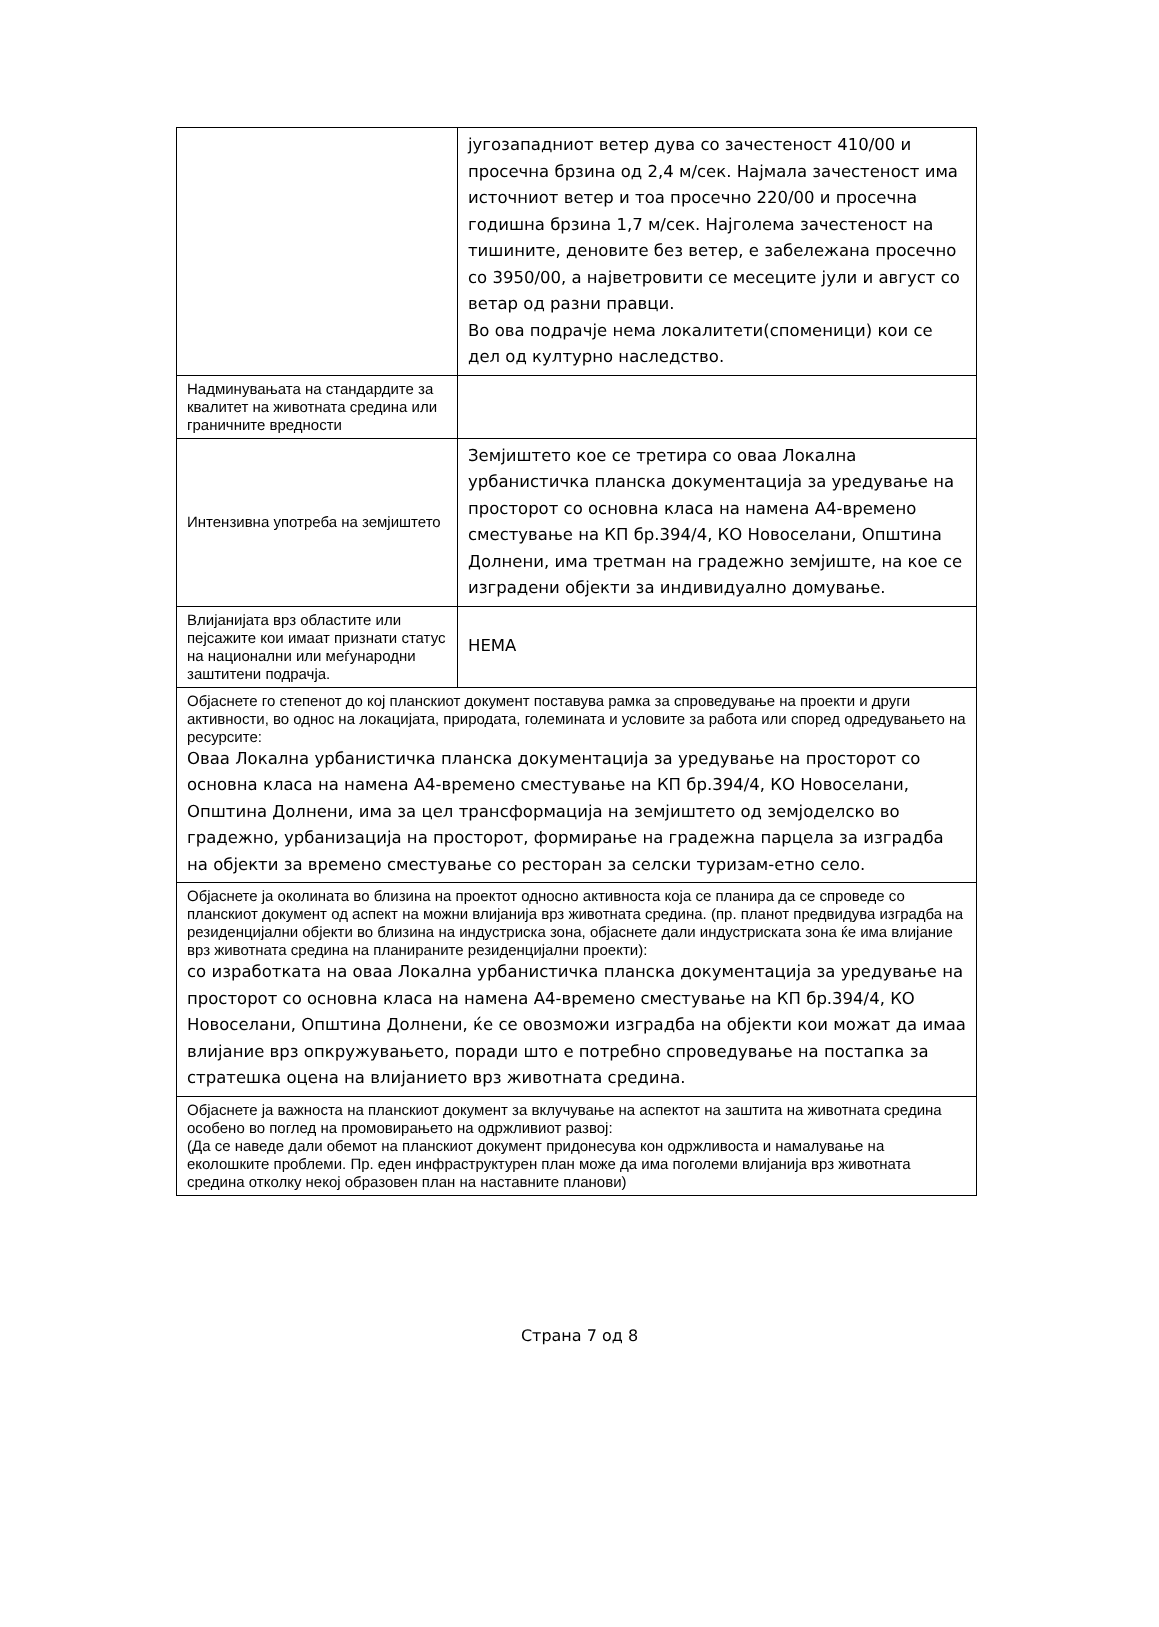| | југозападниот ветер дува со зачестеност 410/00 и просечна брзина од 2,4 м/сек. Најмала зачестеност има источниот ветер и тоа просечно 220/00 и просечна годишна брзина 1,7 м/сек. Најголема зачестеност на тишините, деновите без ветер, е забележана просечно со 3950/00, а најветровити се месеците јули и август со ветар од разни правци. Во ова подрачје нема локалитети(споменици) кои се дел од културно наследство. |
| Надминувањата на стандардите за квалитет на животната средина или граничните вредности | |
| Интензивна употреба на земјиштето | Земјиштето кое се третира со оваа Локална урбанистичка планска документација за уредување на просторот со основна класа на намена А4-времено сместување на КП бр.394/4, КО Новоселани, Општина Долнени, има третман на градежно земјиште, на кое се изградени објекти за индивидуално домување. |
| Влијанијата врз областите или пејсажите кои имаат признати статус на национални или меѓународни заштитени подрачја. | НЕМА |
| Објаснете го степенот до кој планскиот документ поставува рамка за спроведување на проекти и други активности, во однос на локацијата, природата, големината и условите за работа или според одредувањето на ресурсите: Оваа Локална урбанистичка планска документација за уредување на просторот со основна класа на намена А4-времено сместување на КП бр.394/4, КО Новоселани, Општина Долнени, има за цел трансформација на земјиштето од земјоделско во градежно, урбанизација на просторот, формирање на градежна парцела за изградба на објекти за времено сместување со ресторан за селски туризам-етно село. | |
| Објаснете ја околината во близина на проектот односно активноста која се планира да се спроведе со планскиот документ од аспект на можни влијанија врз животната средина. (пр. планот предвидува изградба на резиденцијални објекти во близина на индустриска зона, објаснете дали индустриската зона ќе има влијание врз животната средина на планираните резиденцијални проекти): со изработката на оваа Локална урбанистичка планска документација за уредување на просторот со основна класа на намена А4-времено сместување на КП бр.394/4, КО Новоселани, Општина Долнени, ќе се овозможи изградба на објекти кои можат да имаа влијание врз опкружувањето, поради што е потребно спроведување на постапка за стратешка оцена на влијанието врз животната средина. | |
| Објаснете ја важноста на планскиот документ за вклучување на аспектот на заштита на животната средина особено во поглед на промовирањето на одржливиот развој: (Да се наведе дали обемот на планскиот документ придонесува кон одржливоста и намалување на еколошките проблеми. Пр. еден инфраструктурен план може да има поголеми влијанија врз животната средина отколку некој образовен план на наставните планови) | |
Страна 7 од 8